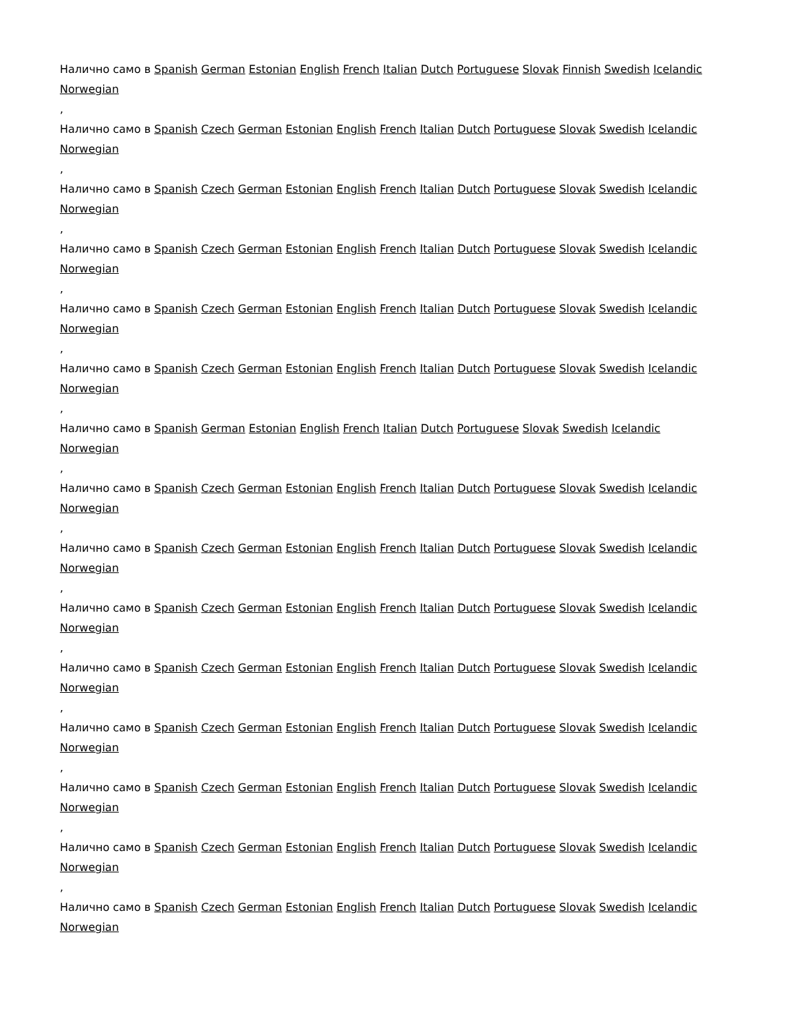Налично само в Spanish German Estonian English French Italian Dutch Portuguese Slovak Finnish Swedish Icelandic Norwegian
,
Налично само в Spanish Czech German Estonian English French Italian Dutch Portuguese Slovak Swedish Icelandic Norwegian
,
Налично само в Spanish Czech German Estonian English French Italian Dutch Portuguese Slovak Swedish Icelandic Norwegian
,
Налично само в Spanish Czech German Estonian English French Italian Dutch Portuguese Slovak Swedish Icelandic Norwegian
,
Налично само в Spanish Czech German Estonian English French Italian Dutch Portuguese Slovak Swedish Icelandic Norwegian
,
Налично само в Spanish Czech German Estonian English French Italian Dutch Portuguese Slovak Swedish Icelandic Norwegian
,
Налично само в Spanish German Estonian English French Italian Dutch Portuguese Slovak Swedish Icelandic Norwegian
,
Налично само в Spanish Czech German Estonian English French Italian Dutch Portuguese Slovak Swedish Icelandic Norwegian
,
Налично само в Spanish Czech German Estonian English French Italian Dutch Portuguese Slovak Swedish Icelandic Norwegian
,
Налично само в Spanish Czech German Estonian English French Italian Dutch Portuguese Slovak Swedish Icelandic Norwegian
,
Налично само в Spanish Czech German Estonian English French Italian Dutch Portuguese Slovak Swedish Icelandic Norwegian
,
Налично само в Spanish Czech German Estonian English French Italian Dutch Portuguese Slovak Swedish Icelandic Norwegian
,
Налично само в Spanish Czech German Estonian English French Italian Dutch Portuguese Slovak Swedish Icelandic Norwegian
,
Налично само в Spanish Czech German Estonian English French Italian Dutch Portuguese Slovak Swedish Icelandic Norwegian
,
Налично само в Spanish Czech German Estonian English French Italian Dutch Portuguese Slovak Swedish Icelandic Norwegian